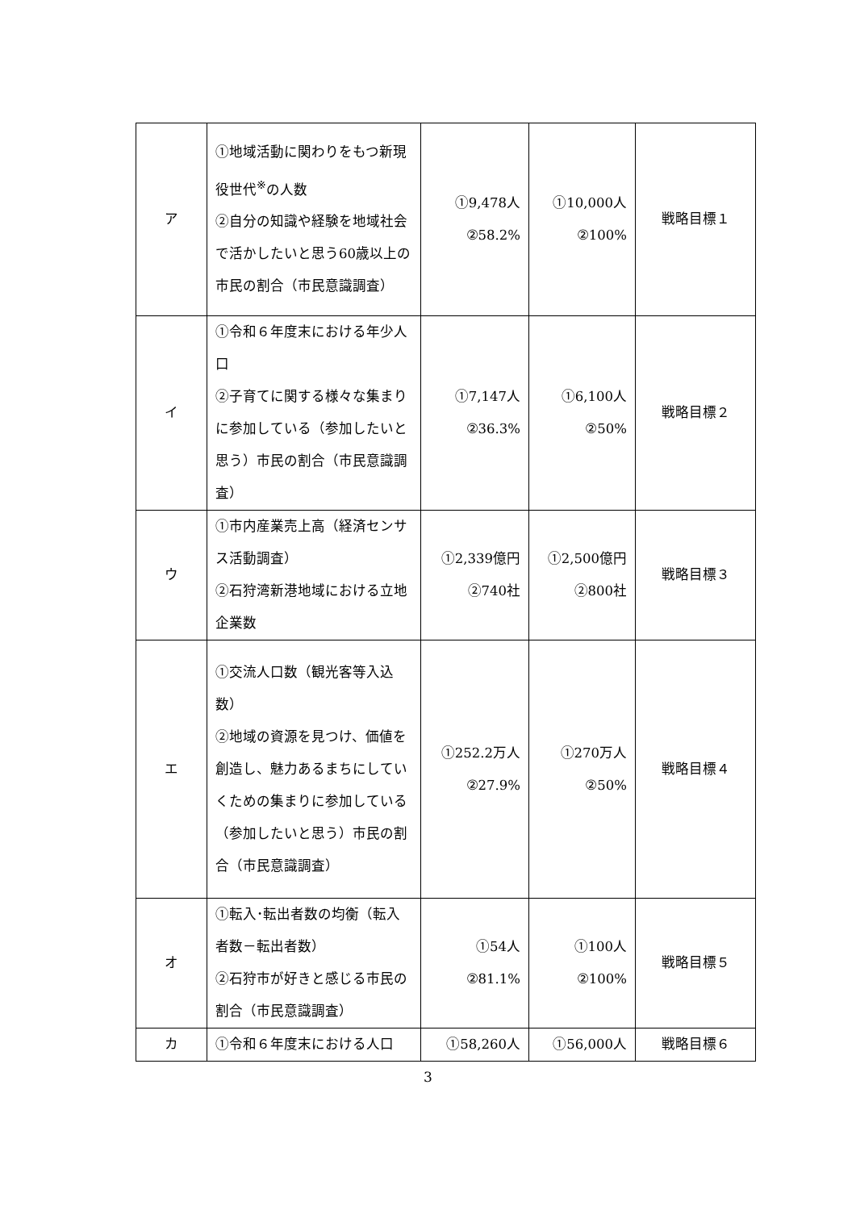| ア | ①地域活動に関わりをもつ新現役世代<sup>※</sup>の人数 ②自分の知識や経験を地域社会で活かしたいと思う60歳以上の市民の割合（市民意識調査） | ①9,478人 ②58.2% | ①10,000人 ②100% | 戦略目標１ |
| イ | ①令和６年度末における年少人口 ②子育てに関する様々な集まりに参加している（参加したいと思う）市民の割合（市民意識調査） | ①7,147人 ②36.3% | ①6,100人 ②50% | 戦略目標２ |
| ウ | ①市内産業売上高（経済センサス活動調査） ②石狩湾新港地域における立地企業数 | ①2,339億円 ②740社 | ①2,500億円 ②800社 | 戦略目標３ |
| エ | ①交流人口数（観光客等入込数） ②地域の資源を見つけ、価値を創造し、魅力あるまちにしていくための集まりに参加している（参加したいと思う）市民の割合（市民意識調査） | ①252.2万人 ②27.9% | ①270万人 ②50% | 戦略目標４ |
| オ | ①転入･転出者数の均衡（転入者数－転出者数） ②石狩市が好きと感じる市民の割合（市民意識調査） | ①54人 ②81.1% | ①100人 ②100% | 戦略目標５ |
| カ | ①令和６年度末における人口 | ①58,260人 | ①56,000人 | 戦略目標６ |
3